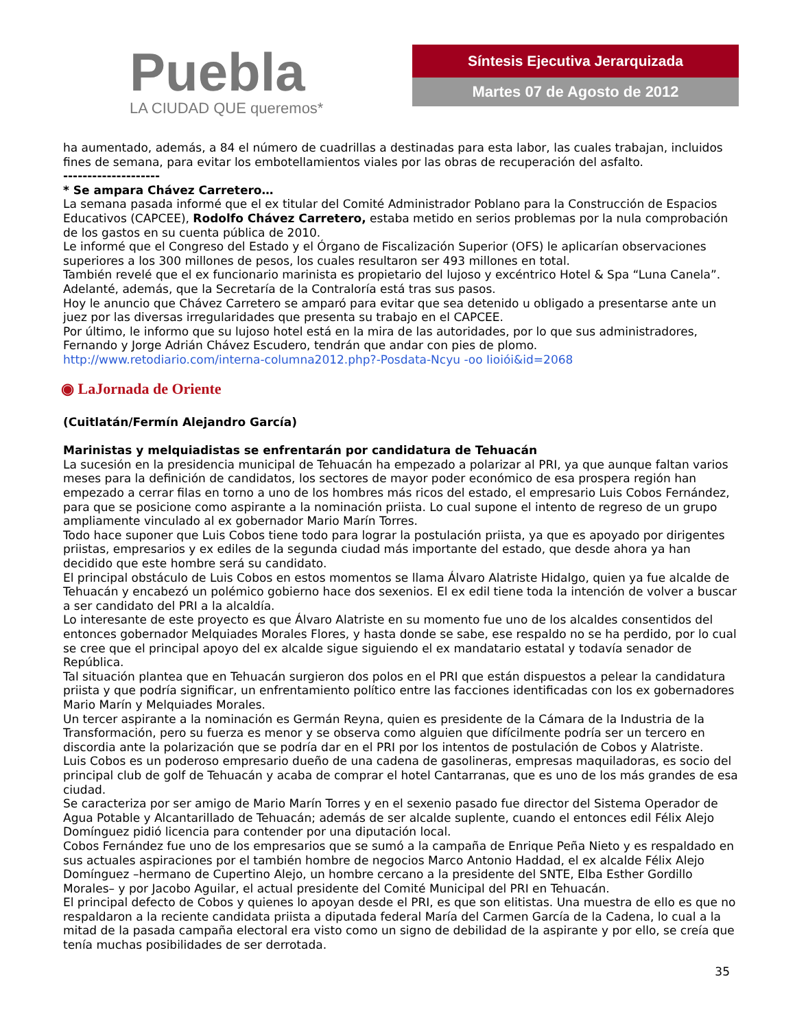Puebla
LA CIUDAD QUE queremos*
Síntesis Ejecutiva Jerarquizada
Martes 07 de Agosto de 2012
ha aumentado, además, a 84 el número de cuadrillas a destinadas para esta labor, las cuales trabajan, incluidos fines de semana, para evitar los embotellamientos viales por las obras de recuperación del asfalto.
--------------------
* Se ampara Chávez Carretero…
La semana pasada informé que el ex titular del Comité Administrador Poblano para la Construcción de Espacios Educativos (CAPCEE), Rodolfo Chávez Carretero, estaba metido en serios problemas por la nula comprobación de los gastos en su cuenta pública de 2010.
Le informé que el Congreso del Estado y el Órgano de Fiscalización Superior (OFS) le aplicarían observaciones superiores a los 300 millones de pesos, los cuales resultaron ser 493 millones en total.
También revelé que el ex funcionario marinista es propietario del lujoso y excéntrico Hotel & Spa “Luna Canela”. Adelanté, además, que la Secretaría de la Contraloría está tras sus pasos.
Hoy le anuncio que Chávez Carretero se amparó para evitar que sea detenido u obligado a presentarse ante un juez por las diversas irregularidades que presenta su trabajo en el CAPCEE.
Por último, le informo que su lujoso hotel está en la mira de las autoridades, por lo que sus administradores, Fernando y Jorge Adrián Chávez Escudero, tendrán que andar con pies de plomo.
http://www.retodiario.com/interna-columna2012.php?-Posdata-Ncyu -oo Iioiói&id=2068
◉ LaJornada de Oriente
(Cuitlatán/Fermín Alejandro García)
Marinistas y melquiadistas se enfrentarán por candidatura de Tehuacán
La sucesión en la presidencia municipal de Tehuacán ha empezado a polarizar al PRI, ya que aunque faltan varios meses para la definición de candidatos, los sectores de mayor poder económico de esa prospera región han empezado a cerrar filas en torno a uno de los hombres más ricos del estado, el empresario Luis Cobos Fernández, para que se posicione como aspirante a la nominación priista. Lo cual supone el intento de regreso de un grupo ampliamente vinculado al ex gobernador Mario Marín Torres.
Todo hace suponer que Luis Cobos tiene todo para lograr la postulación priista, ya que es apoyado por dirigentes priistas, empresarios y ex ediles de la segunda ciudad más importante del estado, que desde ahora ya han decidido que este hombre será su candidato.
El principal obstáculo de Luis Cobos en estos momentos se llama Álvaro Alatriste Hidalgo, quien ya fue alcalde de Tehuacán y encabezó un polémico gobierno hace dos sexenios. El ex edil tiene toda la intención de volver a buscar a ser candidato del PRI a la alcaldía.
Lo interesante de este proyecto es que Álvaro Alatriste en su momento fue uno de los alcaldes consentidos del entonces gobernador Melquiades Morales Flores, y hasta donde se sabe, ese respaldo no se ha perdido, por lo cual se cree que el principal apoyo del ex alcalde sigue siguiendo el ex mandatario estatal y todavía senador de República.
Tal situación plantea que en Tehuacán surgieron dos polos en el PRI que están dispuestos a pelear la candidatura priista y que podría significar, un enfrentamiento político entre las facciones identificadas con los ex gobernadores Mario Marín y Melquiades Morales.
Un tercer aspirante a la nominación es Germán Reyna, quien es presidente de la Cámara de la Industria de la Transformación, pero su fuerza es menor y se observa como alguien que difícilmente podría ser un tercero en discordia ante la polarización que se podría dar en el PRI por los intentos de postulación de Cobos y Alatriste.
Luis Cobos es un poderoso empresario dueño de una cadena de gasolineras, empresas maquiladoras, es socio del principal club de golf de Tehuacán y acaba de comprar el hotel Cantarranas, que es uno de los más grandes de esa ciudad.
Se caracteriza por ser amigo de Mario Marín Torres y en el sexenio pasado fue director del Sistema Operador de Agua Potable y Alcantarillado de Tehuacán; además de ser alcalde suplente, cuando el entonces edil Félix Alejo Domínguez pidió licencia para contender por una diputación local.
Cobos Fernández fue uno de los empresarios que se sumó a la campaña de Enrique Peña Nieto y es respaldado en sus actuales aspiraciones por el también hombre de negocios Marco Antonio Haddad, el ex alcalde Félix Alejo Domínguez –hermano de Cupertino Alejo, un hombre cercano a la presidente del SNTE, Elba Esther Gordillo Morales– y por Jacobo Aguilar, el actual presidente del Comité Municipal del PRI en Tehuacán.
El principal defecto de Cobos y quienes lo apoyan desde el PRI, es que son elitistas. Una muestra de ello es que no respaldaron a la reciente candidata priista a diputada federal María del Carmen García de la Cadena, lo cual a la mitad de la pasada campaña electoral era visto como un signo de debilidad de la aspirante y por ello, se creía que tenía muchas posibilidades de ser derrotada.
35